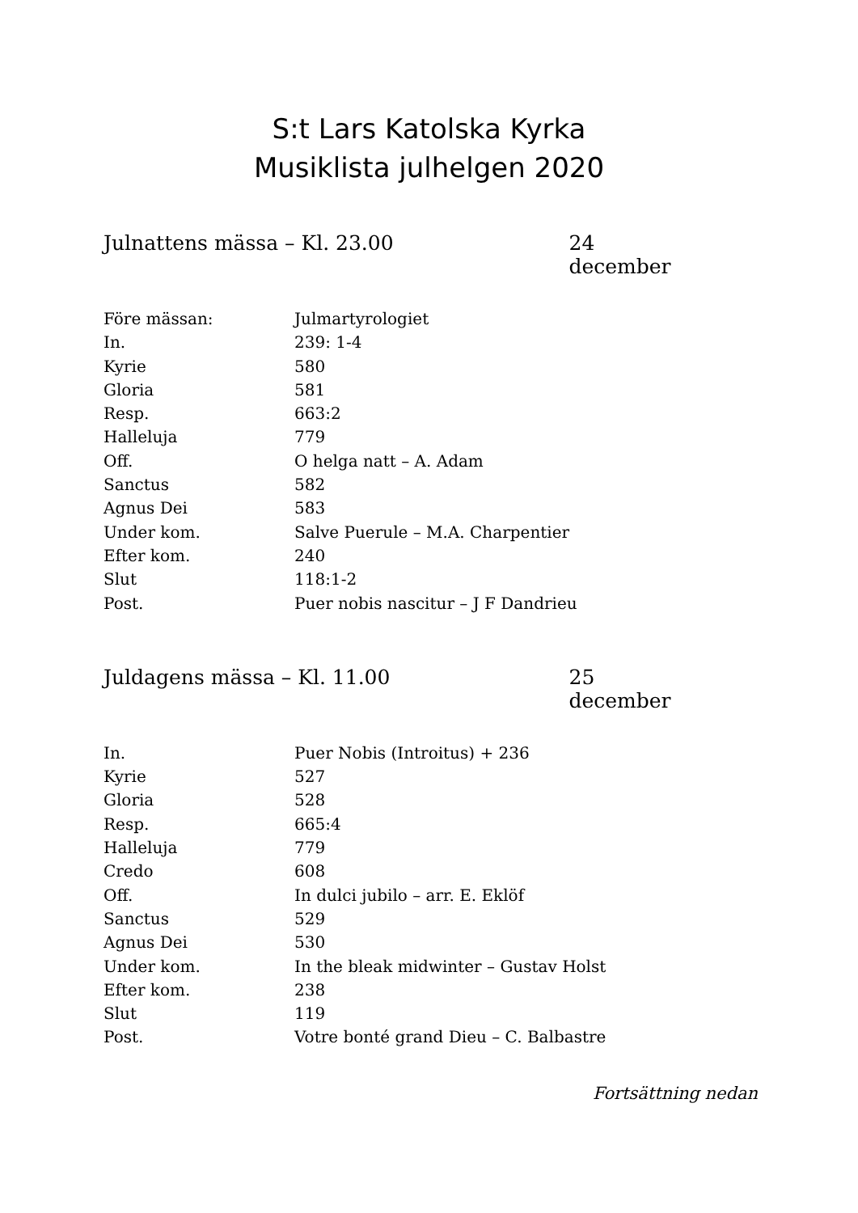S:t Lars Katolska Kyrka
Musiklista julhelgen 2020
Julnattens mässa – Kl. 23.00 24 december
| Före mässan: | Julmartyrologiet |
| In. | 239: 1-4 |
| Kyrie | 580 |
| Gloria | 581 |
| Resp. | 663:2 |
| Halleluja | 779 |
| Off. | O helga natt – A. Adam |
| Sanctus | 582 |
| Agnus Dei | 583 |
| Under kom. | Salve Puerule – M.A. Charpentier |
| Efter kom. | 240 |
| Slut | 118:1-2 |
| Post. | Puer nobis nascitur – J F Dandrieu |
Juldagens mässa – Kl. 11.00 25 december
| In. | Puer Nobis (Introitus) + 236 |
| Kyrie | 527 |
| Gloria | 528 |
| Resp. | 665:4 |
| Halleluja | 779 |
| Credo | 608 |
| Off. | In dulci jubilo – arr. E. Eklöf |
| Sanctus | 529 |
| Agnus Dei | 530 |
| Under kom. | In the bleak midwinter – Gustav Holst |
| Efter kom. | 238 |
| Slut | 119 |
| Post. | Votre bonté grand Dieu – C. Balbastre |
Fortsättning nedan